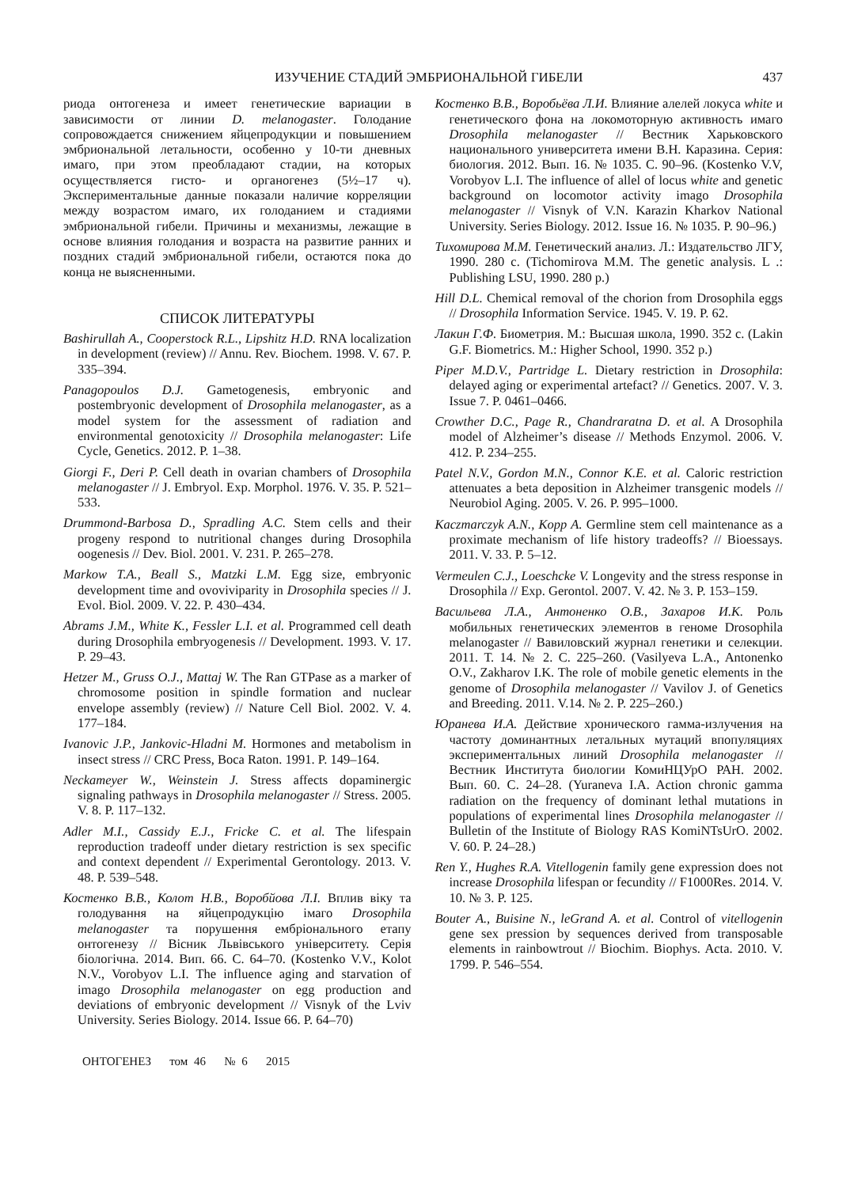ИЗУЧЕНИЕ СТАДИЙ ЭМБРИОНАЛЬНОЙ ГИБЕЛИ 437
риода онтогенеза и имеет генетические вариации в зависимости от линии D. melanogaster. Голодание сопровождается снижением яйцепродукции и повышением эмбриональной летальности, особенно у 10-ти дневных имаго, при этом преобладают стадии, на которых осуществляется гисто- и органогенез (5½–17 ч). Экспериментальные данные показали наличие корреляции между возрастом имаго, их голоданием и стадиями эмбриональной гибели. Причины и механизмы, лежащие в основе влияния голодания и возраста на развитие ранних и поздних стадий эмбриональной гибели, остаются пока до конца не выясненными.
СПИСОК ЛИТЕРАТУРЫ
Bashirullah A., Cooperstock R.L., Lipshitz H.D. RNA localization in development (review) // Annu. Rev. Biochem. 1998. V. 67. P. 335–394.
Panagopoulos D.J. Gametogenesis, embryonic and postembryonic development of Drosophila melanogaster, as a model system for the assessment of radiation and environmental genotoxicity // Drosophila melanogaster: Life Cycle, Genetics. 2012. P. 1–38.
Giorgi F., Deri P. Cell death in ovarian chambers of Drosophila melanogaster // J. Embryol. Exp. Morphol. 1976. V. 35. P. 521–533.
Drummond-Barbosa D., Spradling A.C. Stem cells and their progeny respond to nutritional changes during Drosophila oogenesis // Dev. Biol. 2001. V. 231. P. 265–278.
Markow T.A., Beall S., Matzki L.M. Egg size, embryonic development time and ovoviviparity in Drosophila species // J. Evol. Biol. 2009. V. 22. P. 430–434.
Abrams J.M., White K., Fessler L.I. et al. Programmed cell death during Drosophila embryogenesis // Development. 1993. V. 17. P. 29–43.
Hetzer M., Gruss O.J., Mattaj W. The Ran GTPase as a marker of chromosome position in spindle formation and nuclear envelope assembly (review) // Nature Cell Biol. 2002. V. 4. 177–184.
Ivanovic J.P., Jankovic-Hladni M. Hormones and metabolism in insect stress // CRC Press, Boca Raton. 1991. P. 149–164.
Neckameyer W., Weinstein J. Stress affects dopaminergic signaling pathways in Drosophila melanogaster // Stress. 2005. V. 8. P. 117–132.
Adler M.I., Cassidy E.J., Fricke C. et al. The lifespain reproduction tradeoff under dietary restriction is sex specific and context dependent // Experimental Gerontology. 2013. V. 48. P. 539–548.
Костенко В.В., Колот Н.В., Воробйова Л.І. Вплив віку та голодування на яйцепродукцію імаго Drosophila melanogaster та порушення ембріонального етапу онтогенезу // Вісник Львівського університету. Серія біологічна. 2014. Вип. 66. С. 64–70. (Kostenko V.V., Kolot N.V., Vorobyov L.I. The influence aging and starvation of imago Drosophila melanogaster on egg production and deviations of embryonic development // Visnyk of the Lviv University. Series Biology. 2014. Issue 66. P. 64–70)
Костенко В.В., Воробьёва Л.И. Влияние алелей локуса white и генетического фона на локомоторную активность имаго Drosophila melanogaster // Вестник Харьковского национального университета имени В.Н. Каразина. Серия: биология. 2012. Вып. 16. № 1035. С. 90–96. (Kostenko V.V, Vorobyov L.I. The influence of allel of locus white and genetic background on locomotor activity imago Drosophila melanogaster // Visnyk of V.N. Karazin Kharkov National University. Series Biology. 2012. Issue 16. № 1035. P. 90–96.)
Тихомирова М.М. Генетический анализ. Л.: Издательство ЛГУ, 1990. 280 с. (Tichomirova M.M. The genetic analysis. L .: Publishing LSU, 1990. 280 p.)
Hill D.L. Chemical removal of the chorion from Drosophila eggs // Drosophila Information Service. 1945. V. 19. P. 62.
Лакин Г.Ф. Биометрия. М.: Высшая школа, 1990. 352 с. (Lakin G.F. Biometrics. M.: Higher School, 1990. 352 p.)
Piper M.D.V., Partridge L. Dietary restriction in Drosophila: delayed aging or experimental artefact? // Genetics. 2007. V. 3. Issue 7. P. 0461–0466.
Crowther D.C., Page R., Chandraratna D. et al. A Drosophila model of Alzheimer’s disease // Methods Enzymol. 2006. V. 412. P. 234–255.
Patel N.V., Gordon M.N., Connor K.E. et al. Caloric restriction attenuates a beta deposition in Alzheimer transgenic models // Neurobiol Aging. 2005. V. 26. P. 995–1000.
Kaczmarczyk A.N., Kopp A. Germline stem cell maintenance as a proximate mechanism of life history tradeoffs? // Bioessays. 2011. V. 33. P. 5–12.
Vermeulen C.J., Loeschcke V. Longevity and the stress response in Drosophila // Exp. Gerontol. 2007. V. 42. № 3. P. 153–159.
Васильева Л.А., Антоненко О.В., Захаров И.К. Роль мобильных генетических элементов в геноме Drosophila melanogaster // Вавиловский журнал генетики и селекции. 2011. Т. 14. № 2. С. 225–260. (Vasilyeva L.A., Antonenko O.V., Zakharov I.K. The role of mobile genetic elements in the genome of Drosophila melanogaster // Vavilov J. of Genetics and Breeding. 2011. V.14. № 2. P. 225–260.)
Юранева И.А. Действие хронического гамма-излучения на частоту доминантных летальных мутаций впопуляциях экспериментальных линий Drosophila melanogaster // Вестник Института биологии КомиНЦУрО РАН. 2002. Вып. 60. С. 24–28. (Yuraneva I.A. Action chronic gamma radiation on the frequency of dominant lethal mutations in populations of experimental lines Drosophila melanogaster // Bulletin of the Institute of Biology RAS KomiNTsUrO. 2002. V. 60. P. 24–28.)
Ren Y., Hughes R.A. Vitellogenin family gene expression does not increase Drosophila lifespan or fecundity // F1000Res. 2014. V. 10. № 3. P. 125.
Bouter A., Buisine N., leGrand A. et al. Control of vitellogenin gene sex pression by sequences derived from transposable elements in rainbowtrout // Biochim. Biophys. Acta. 2010. V. 1799. P. 546–554.
ОНТОГЕНЕЗ том 46 № 6 2015